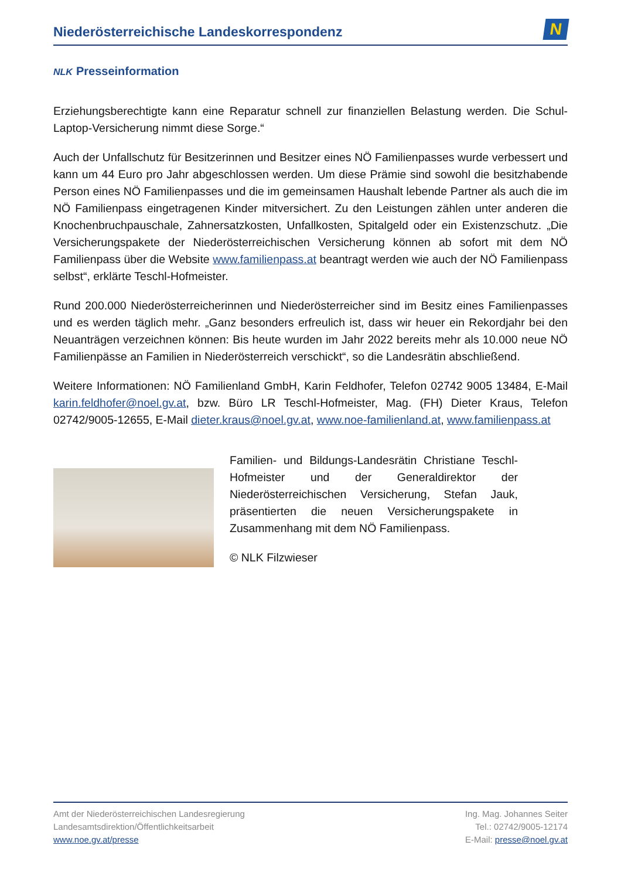Niederösterreichische Landeskorrespondenz
N
NLK Presseinformation
Erziehungsberechtigte kann eine Reparatur schnell zur finanziellen Belastung werden. Die Schul-Laptop-Versicherung nimmt diese Sorge.“
Auch der Unfallschutz für Besitzerinnen und Besitzer eines NÖ Familienpasses wurde verbessert und kann um 44 Euro pro Jahr abgeschlossen werden. Um diese Prämie sind sowohl die besitzhabende Person eines NÖ Familienpasses und die im gemeinsamen Haushalt lebende Partner als auch die im NÖ Familienpass eingetragenen Kinder mitversichert. Zu den Leistungen zählen unter anderen die Knochenbruchpauschale, Zahnersatzkosten, Unfallkosten, Spitalgeld oder ein Existenzschutz. „Die Versicherungspakete der Niederösterreichischen Versicherung können ab sofort mit dem NÖ Familienpass über die Website www.familienpass.at beantragt werden wie auch der NÖ Familienpass selbst“, erklärte Teschl-Hofmeister.
Rund 200.000 Niederösterreicherinnen und Niederösterreicher sind im Besitz eines Familienpasses und es werden täglich mehr. „Ganz besonders erfreulich ist, dass wir heuer ein Rekordjahr bei den Neuanträgen verzeichnen können: Bis heute wurden im Jahr 2022 bereits mehr als 10.000 neue NÖ Familienpässe an Familien in Niederösterreich verschickt“, so die Landesrätin abschließend.
Weitere Informationen: NÖ Familienland GmbH, Karin Feldhofer, Telefon 02742 9005 13484, E-Mail karin.feldhofer@noel.gv.at, bzw. Büro LR Teschl-Hofmeister, Mag. (FH) Dieter Kraus, Telefon 02742/9005-12655, E-Mail dieter.kraus@noel.gv.at, www.noe-familienland.at, www.familienpass.at
Familien- und Bildungs-Landesrätin Christiane Teschl-Hofmeister und der Generaldirektor der Niederösterreichischen Versicherung, Stefan Jauk, präsentierten die neuen Versicherungspakete in Zusammenhang mit dem NÖ Familienpass.
© NLK Filzwieser
Amt der Niederösterreichischen Landesregierung
Landesamtsdirektion/Öffentlichkeitsarbeit
www.noe.gv.at/presse
Ing. Mag. Johannes Seiter
Tel.: 02742/9005-12174
E-Mail: presse@noel.gv.at